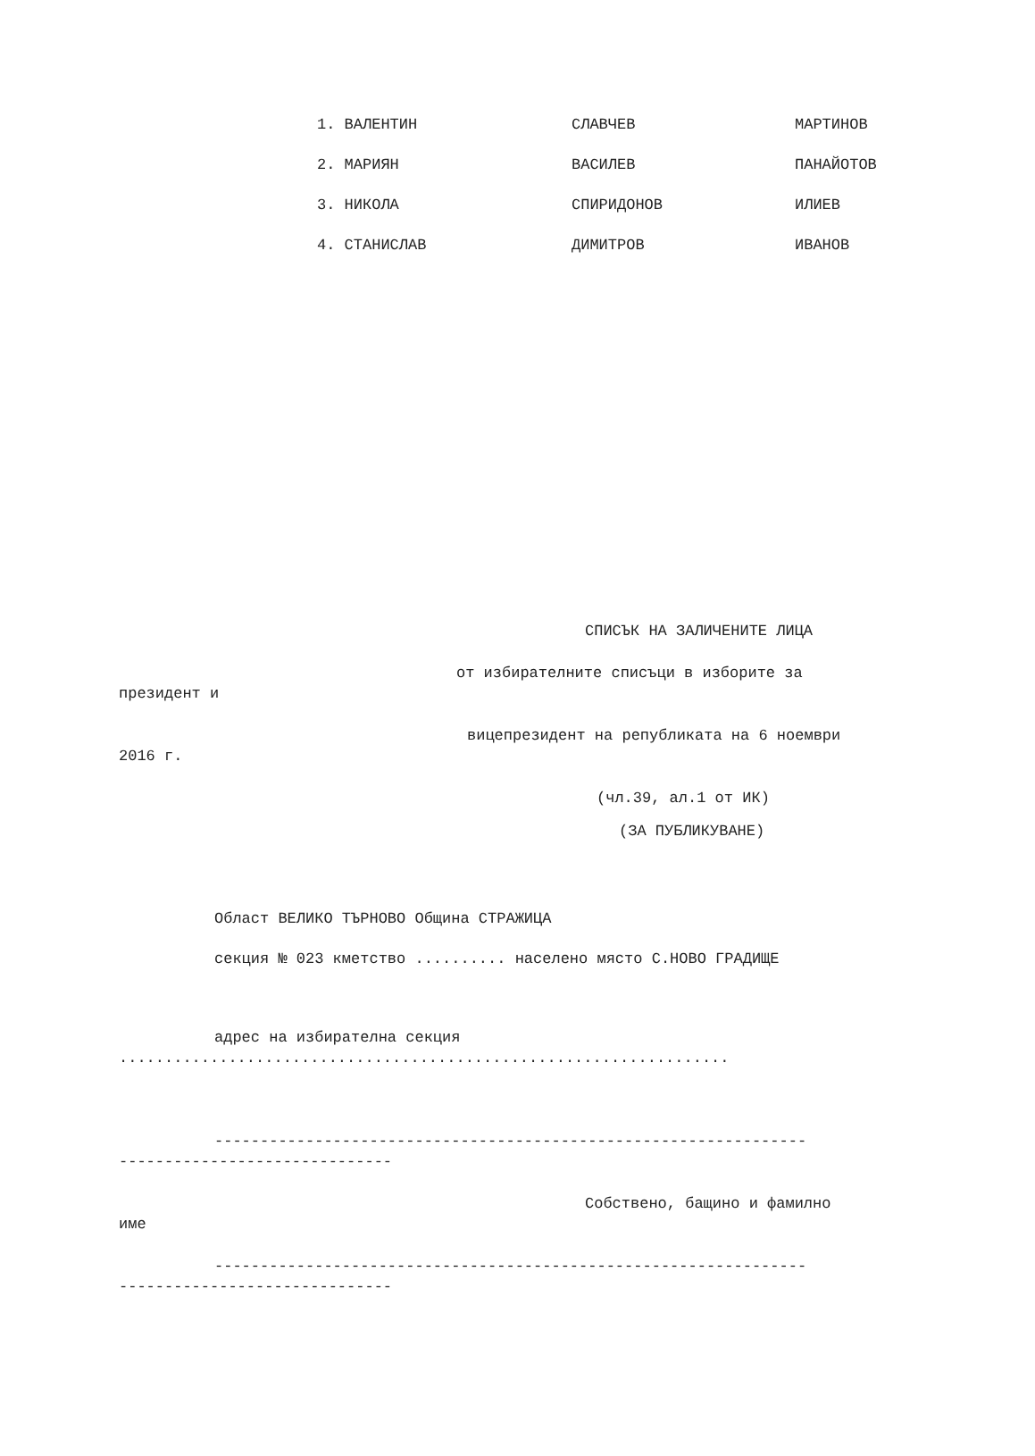| 1. ВАЛЕНТИН | СЛАВЧЕВ | МАРТИНОВ |
| 2. МАРИЯН | ВАСИЛЕВ | ПАНАЙОТОВ |
| 3. НИКОЛА | СПИРИДОНОВ | ИЛИЕВ |
| 4. СТАНИСЛАВ | ДИМИТРОВ | ИВАНОВ |
СПИСЪК НА ЗАЛИЧЕНИТЕ ЛИЦА
от избирателните списъци в изборите за
президент и
вицепрезидент на републиката на 6 ноември
2016 г.
(чл.39, ал.1 от ИК)
(ЗА ПУБЛИКУВАНЕ)
Област ВЕЛИКО ТЪРНОВО Община СТРАЖИЦА
секция № 023 кметство .......... населено място С.НОВО ГРАДИЩЕ
адрес на избирателна секция
...................................................................
-----------------------------------------------------------------
------------------------------
Собствено, бащино и фамилно
име
-----------------------------------------------------------------
------------------------------